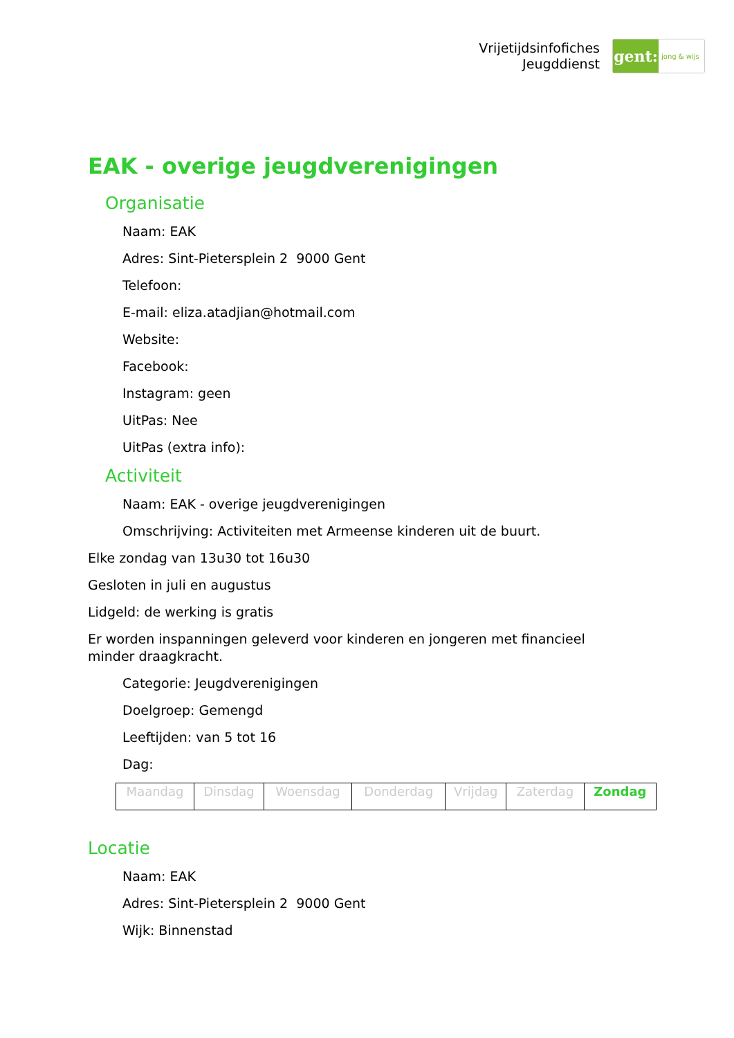Vrijetijdsinfofiches
Jeugddienst
gent:
jong & wijs
EAK - overige jeugdverenigingen
Organisatie
Naam: EAK
Adres: Sint-Pietersplein 2 9000 Gent
Telefoon:
E-mail: eliza.atadjian@hotmail.com
Website:
Facebook:
Instagram: geen
UitPas: Nee
UitPas (extra info):
Activiteit
Naam: EAK - overige jeugdverenigingen
Omschrijving: Activiteiten met Armeense kinderen uit de buurt.
Elke zondag van 13u30 tot 16u30
Gesloten in juli en augustus
Lidgeld: de werking is gratis
Er worden inspanningen geleverd voor kinderen en jongeren met financieel minder draagkracht.
Categorie: Jeugdverenigingen
Doelgroep: Gemengd
Leeftijden: van 5 tot 16
Dag:
| Maandag | Dinsdag | Woensdag | Donderdag | Vrijdag | Zaterdag | Zondag |
Locatie
Naam: EAK
Adres: Sint-Pietersplein 2 9000 Gent
Wijk: Binnenstad